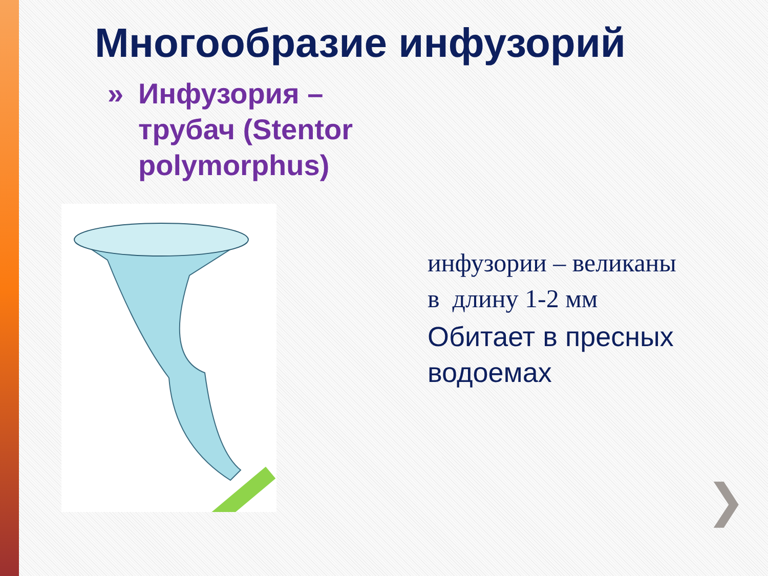Многообразие инфузорий
» Инфузория –
трубач (Stentor
polymorphus)
инфузории – великаны
в длину 1-2 мм
Обитает в пресных водоемах
❯